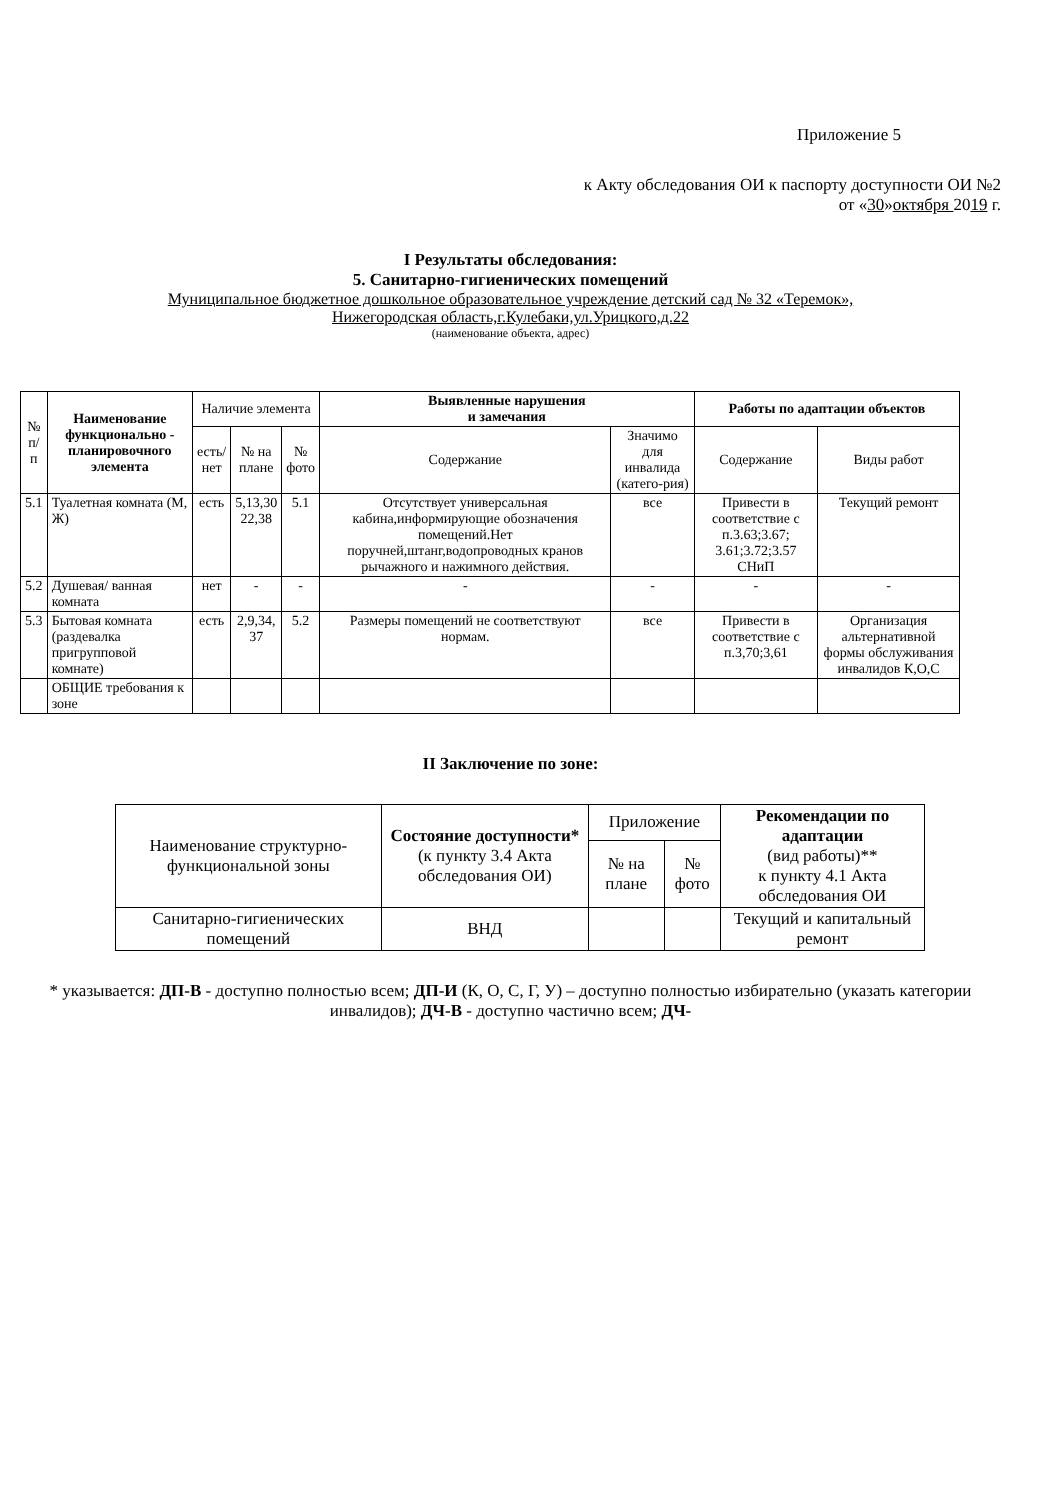Приложение 5
к Акту обследования ОИ к паспорту доступности ОИ №2
от «30»октября 2019 г.
I Результаты обследования:
5. Санитарно-гигиенических помещений
Муниципальное бюджетное дошкольное образовательное учреждение детский сад № 32 «Теремок»,
Нижегородская область,г.Кулебаки,ул.Урицкого,д.22
(наименование объекта, адрес)
| № п/п | Наименование функционально - планировочного элемента | Наличие элемента | | | Выявленные нарушения и замечания | | Работы по адаптации объектов | |
| --- | --- | --- | --- | --- | --- | --- | --- | --- |
| | | есть/ нет | № на плане | № фото | Содержание | Значимо для инвалида (катего-рия) | Содержание | Виды работ |
| 5.1 | Туалетная комната (М, Ж) | есть | 5,13,30 22,38 | 5.1 | Отсутствует универсальная кабина,информирующие обозначения помещений.Нет поручней,штанг,водопроводных кранов рычажного и нажимного действия. | все | Привести в соответствие с п.3.63;3.67; 3.61;3.72;3.57 СНиП | Текущий ремонт |
| 5.2 | Душевая/ ванная комната | нет | - | - | - | - | - | - |
| 5.3 | Бытовая комната (раздевалка пригрупповой комнате) | есть | 2,9,34, 37 | 5.2 | Размеры помещений не соответствуют нормам. | все | Привести в соответствие с п.3,70;3,61 | Организация альтернативной формы обслуживания инвалидов К,О,С |
| | ОБЩИЕ требования к зоне | | | | | | | |
II Заключение по зоне:
| Наименование структурно-функциональной зоны | Состояние доступности* (к пункту 3.4 Акта обследования ОИ) | Приложение | | Рекомендации по адаптации (вид работы)** к пункту 4.1 Акта обследования ОИ |
| --- | --- | --- | --- | --- |
| | | № на плане | № фото | |
| Санитарно-гигиенических помещений | ВНД | | | Текущий и капитальный ремонт |
* указывается: ДП-В - доступно полностью всем; ДП-И (К, О, С, Г, У) – доступно полностью избирательно (указать категории инвалидов); ДЧ-В - доступно частично всем; ДЧ-